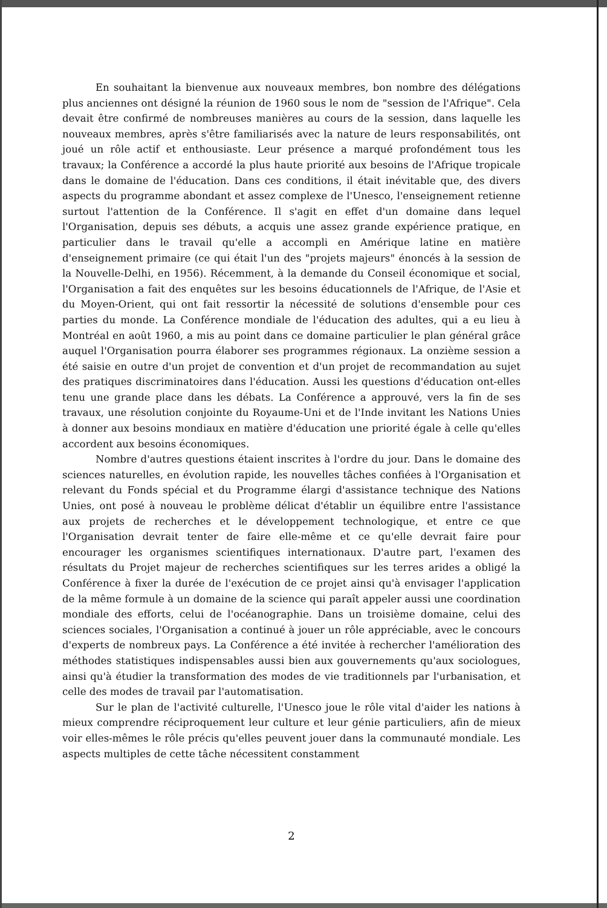En souhaitant la bienvenue aux nouveaux membres, bon nombre des délégations plus anciennes ont désigné la réunion de 1960 sous le nom de "session de l'Afrique". Cela devait être confirmé de nombreuses manières au cours de la session, dans laquelle les nouveaux membres, après s'être familiarisés avec la nature de leurs responsabilités, ont joué un rôle actif et enthousiaste. Leur présence a marqué profondément tous les travaux; la Conférence a accordé la plus haute priorité aux besoins de l'Afrique tropicale dans le domaine de l'éducation. Dans ces conditions, il était inévitable que, des divers aspects du programme abondant et assez complexe de l'Unesco, l'enseignement retienne surtout l'attention de la Conférence. Il s'agit en effet d'un domaine dans lequel l'Organisation, depuis ses débuts, a acquis une assez grande expérience pratique, en particulier dans le travail qu'elle a accompli en Amérique latine en matière d'enseignement primaire (ce qui était l'un des "projets majeurs" énoncés à la session de la Nouvelle-Delhi, en 1956). Récemment, à la demande du Conseil économique et social, l'Organisation a fait des enquêtes sur les besoins éducationnels de l'Afrique, de l'Asie et du Moyen-Orient, qui ont fait ressortir la nécessité de solutions d'ensemble pour ces parties du monde. La Conférence mondiale de l'éducation des adultes, qui a eu lieu à Montréal en août 1960, a mis au point dans ce domaine particulier le plan général grâce auquel l'Organisation pourra élaborer ses programmes régionaux. La onzième session a été saisie en outre d'un projet de convention et d'un projet de recommandation au sujet des pratiques discriminatoires dans l'éducation. Aussi les questions d'éducation ont-elles tenu une grande place dans les débats. La Conférence a approuvé, vers la fin de ses travaux, une résolution conjointe du Royaume-Uni et de l'Inde invitant les Nations Unies à donner aux besoins mondiaux en matière d'éducation une priorité égale à celle qu'elles accordent aux besoins économiques.
Nombre d'autres questions étaient inscrites à l'ordre du jour. Dans le domaine des sciences naturelles, en évolution rapide, les nouvelles tâches confiées à l'Organisation et relevant du Fonds spécial et du Programme élargi d'assistance technique des Nations Unies, ont posé à nouveau le problème délicat d'établir un équilibre entre l'assistance aux projets de recherches et le développement technologique, et entre ce que l'Organisation devrait tenter de faire elle-même et ce qu'elle devrait faire pour encourager les organismes scientifiques internationaux. D'autre part, l'examen des résultats du Projet majeur de recherches scientifiques sur les terres arides a obligé la Conférence à fixer la durée de l'exécution de ce projet ainsi qu'à envisager l'application de la même formule à un domaine de la science qui paraît appeler aussi une coordination mondiale des efforts, celui de l'océanographie. Dans un troisième domaine, celui des sciences sociales, l'Organisation a continué à jouer un rôle appréciable, avec le concours d'experts de nombreux pays. La Conférence a été invitée à rechercher l'amélioration des méthodes statistiques indispensables aussi bien aux gouvernements qu'aux sociologues, ainsi qu'à étudier la transformation des modes de vie traditionnels par l'urbanisation, et celle des modes de travail par l'automatisation.
Sur le plan de l'activité culturelle, l'Unesco joue le rôle vital d'aider les nations à mieux comprendre réciproquement leur culture et leur génie particuliers, afin de mieux voir elles-mêmes le rôle précis qu'elles peuvent jouer dans la communauté mondiale. Les aspects multiples de cette tâche nécessitent constamment
2